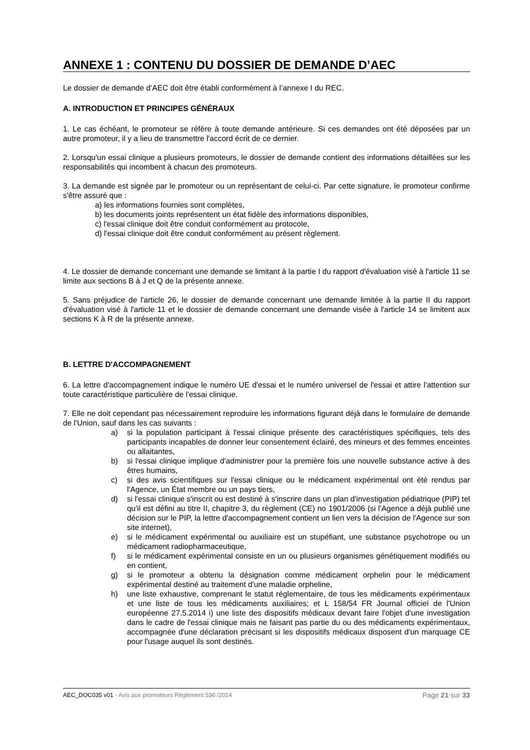ANNEXE 1 : CONTENU DU DOSSIER DE DEMANDE D’AEC
Le dossier de demande d’AEC doit être établi conformément à l’annexe I du REC.
A. INTRODUCTION ET PRINCIPES GÉNÉRAUX
1. Le cas échéant, le promoteur se réfère à toute demande antérieure. Si ces demandes ont été déposées par un autre promoteur, il y a lieu de transmettre l'accord écrit de ce dernier.
2. Lorsqu'un essai clinique a plusieurs promoteurs, le dossier de demande contient des informations détaillées sur les responsabilités qui incombent à chacun des promoteurs.
3. La demande est signée par le promoteur ou un représentant de celui-ci. Par cette signature, le promoteur confirme s'être assuré que :
a) les informations fournies sont complètes,
b) les documents joints représentent un état fidèle des informations disponibles,
c) l'essai clinique doit être conduit conformément au protocole,
d) l'essai clinique doit être conduit conformément au présent règlement.
4. Le dossier de demande concernant une demande se limitant à la partie I du rapport d'évaluation visé à l'article 11 se limite aux sections B à J et Q de la présente annexe.
5. Sans préjudice de l'article 26, le dossier de demande concernant une demande limitée à la partie II du rapport d'évaluation visé à l'article 11 et le dossier de demande concernant une demande visée à l'article 14 se limitent aux sections K à R de la présente annexe.
B. LETTRE D'ACCOMPAGNEMENT
6. La lettre d'accompagnement indique le numéro UE d'essai et le numéro universel de l'essai et attire l'attention sur toute caractéristique particulière de l'essai clinique.
7. Elle ne doit cependant pas nécessairement reproduire les informations figurant déjà dans le formulaire de demande de l'Union, sauf dans les cas suivants :
a) si la population participant à l'essai clinique présente des caractéristiques spécifiques, tels des participants incapables de donner leur consentement éclairé, des mineurs et des femmes enceintes ou allaitantes,
b) si l'essai clinique implique d'administrer pour la première fois une nouvelle substance active à des êtres humains,
c) si des avis scientifiques sur l'essai clinique ou le médicament expérimental ont été rendus par l'Agence, un État membre ou un pays tiers,
d) si l'essai clinique s'inscrit ou est destiné à s'inscrire dans un plan d'investigation pédiatrique (PIP) tel qu'il est défini au titre II, chapitre 3, du règlement (CE) no 1901/2006 (si l'Agence a déjà publié une décision sur le PIP, la lettre d'accompagnement contient un lien vers la décision de l'Agence sur son site internet),
e) si le médicament expérimental ou auxiliaire est un stupéfiant, une substance psychotrope ou un médicament radiopharmaceutique,
f) si le médicament expérimental consiste en un ou plusieurs organismes génétiquement modifiés ou en contient,
g) si le promoteur a obtenu la désignation comme médicament orphelin pour le médicament expérimental destiné au traitement d'une maladie orpheline,
h) une liste exhaustive, comprenant le statut réglementaire, de tous les médicaments expérimentaux et une liste de tous les médicaments auxiliaires; et L 158/54 FR Journal officiel de l'Union européenne 27.5.2014 i) une liste des dispositifs médicaux devant faire l'objet d'une investigation dans le cadre de l'essai clinique mais ne faisant pas partie du ou des médicaments expérimentaux, accompagnée d'une déclaration précisant si les dispositifs médicaux disposent d'un marquage CE pour l'usage auquel ils sont destinés.
AEC_DOC035 v01 - Avis aux promoteurs Règlement 536 /2014
Page 21 sur 33